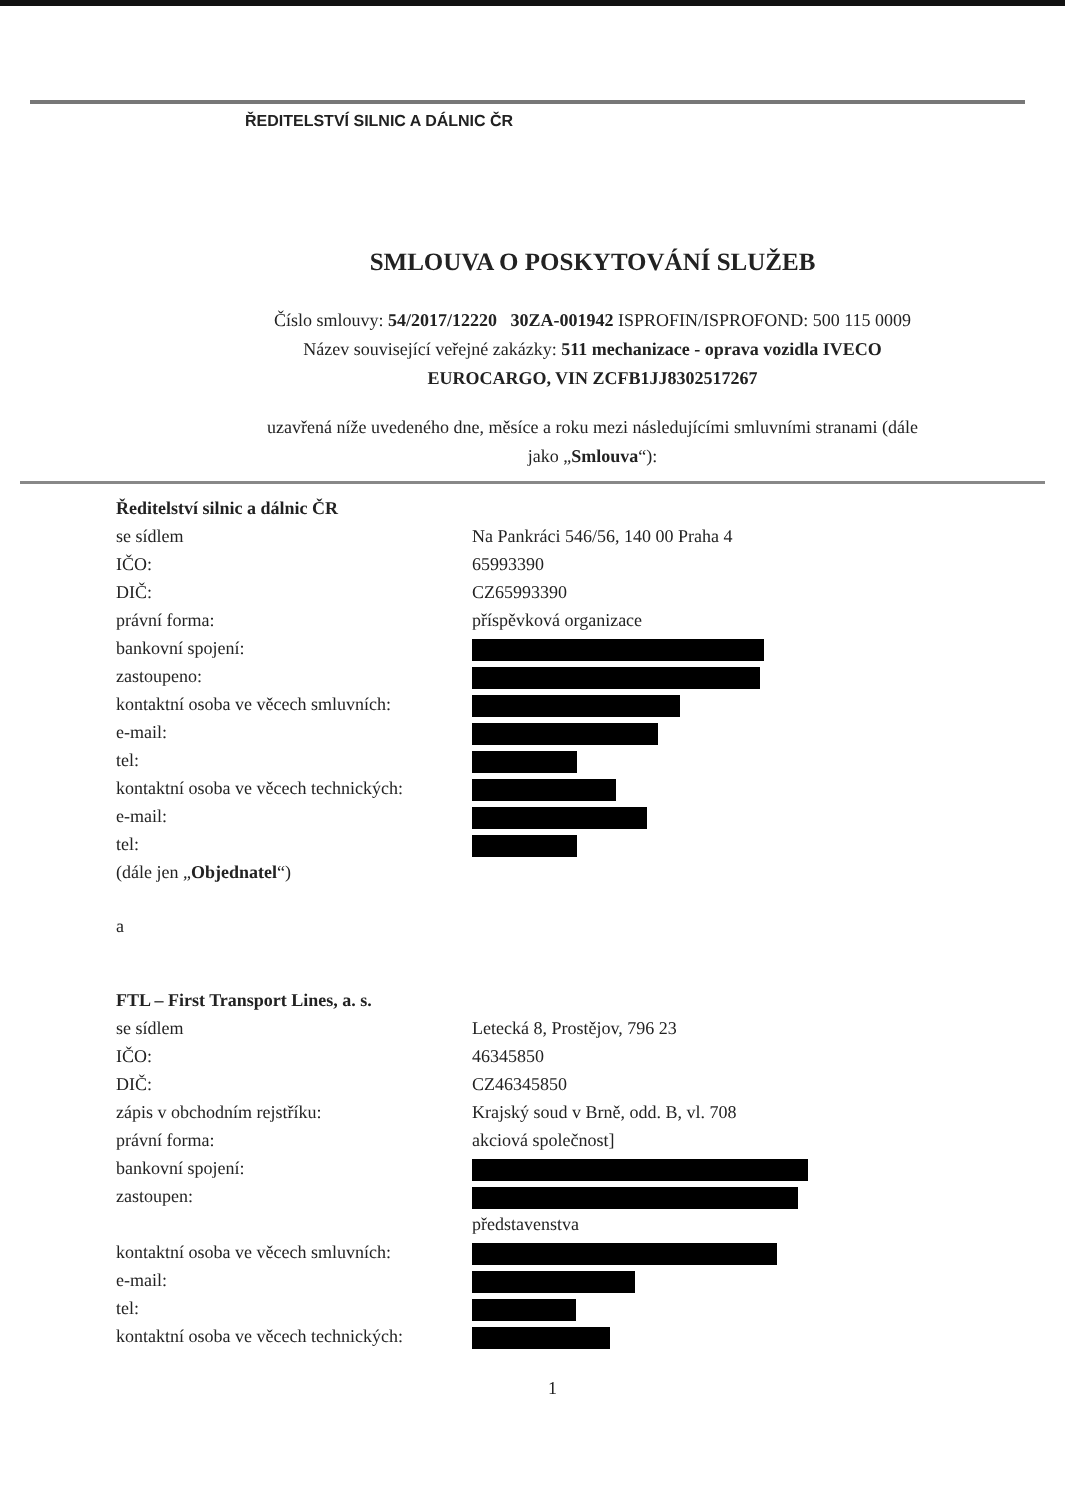ŘEDITELSTVÍ SILNIC A DÁLNIC ČR
SMLOUVA O POSKYTOVÁNÍ SLUŽEB
Číslo smlouvy: 54/2017/12220 30ZA-001942 ISPROFIN/ISPROFOND: 500 115 0009
Název související veřejné zakázky: 511 mechanizace - oprava vozidla IVECO
EUROCARGO, VIN ZCFB1JJ8302517267
uzavřená níže uvedeného dne, měsíce a roku mezi následujícími smluvními stranami (dále
jako „Smlouva“):
Ředitelství silnic a dálnic ČR
se sídlem Na Pankráci 546/56, 140 00 Praha 4
IČO: 65993390
DIČ: CZ65993390
právní forma: příspěvková organizace
bankovní spojení:
zastoupeno:
kontaktní osoba ve věcech smluvních:
e-mail:
tel:
kontaktní osoba ve věcech technických:
e-mail:
tel:
(dále jen „Objednatel“)
a
FTL – First Transport Lines, a. s.
se sídlem Letecká 8, Prostějov, 796 23
IČO: 46345850
DIČ: CZ46345850
zápis v obchodním rejstříku: Krajský soud v Brně, odd. B, vl. 708
právní forma: akciová společnost]
bankovní spojení:
zastoupen:
představenstva
kontaktní osoba ve věcech smluvních:
e-mail:
tel:
kontaktní osoba ve věcech technických:
1